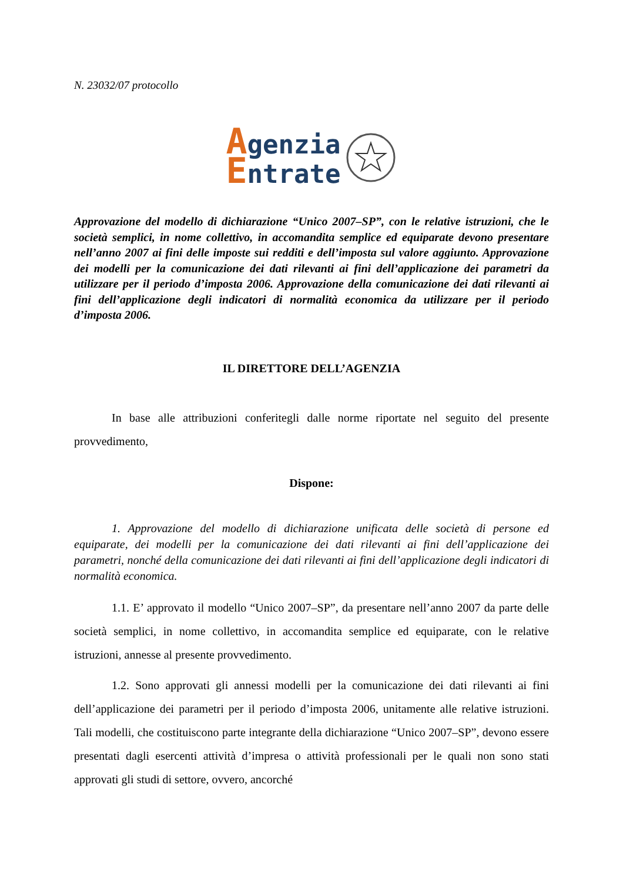N. 23032/07 protocollo
Agenzia
Entrate
Approvazione del modello di dichiarazione “Unico 2007–SP”, con le relative istruzioni, che le società semplici, in nome collettivo, in accomandita semplice ed equiparate devono presentare nell’anno 2007 ai fini delle imposte sui redditi e dell’imposta sul valore aggiunto. Approvazione dei modelli per la comunicazione dei dati rilevanti ai fini dell’applicazione dei parametri da utilizzare per il periodo d’imposta 2006. Approvazione della comunicazione dei dati rilevanti ai fini dell’applicazione degli indicatori di normalità economica da utilizzare per il periodo d’imposta 2006.
IL DIRETTORE DELL’AGENZIA
In base alle attribuzioni conferitegli dalle norme riportate nel seguito del presente provvedimento,
Dispone:
1. Approvazione del modello di dichiarazione unificata delle società di persone ed equiparate, dei modelli per la comunicazione dei dati rilevanti ai fini dell’applicazione dei parametri, nonché della comunicazione dei dati rilevanti ai fini dell’applicazione degli indicatori di normalità economica.
1.1. E’ approvato il modello “Unico 2007–SP”, da presentare nell’anno 2007 da parte delle società semplici, in nome collettivo, in accomandita semplice ed equiparate, con le relative istruzioni, annesse al presente provvedimento.
1.2. Sono approvati gli annessi modelli per la comunicazione dei dati rilevanti ai fini dell’applicazione dei parametri per il periodo d’imposta 2006, unitamente alle relative istruzioni. Tali modelli, che costituiscono parte integrante della dichiarazione “Unico 2007–SP”, devono essere presentati dagli esercenti attività d’impresa o attività professionali per le quali non sono stati approvati gli studi di settore, ovvero, ancorché